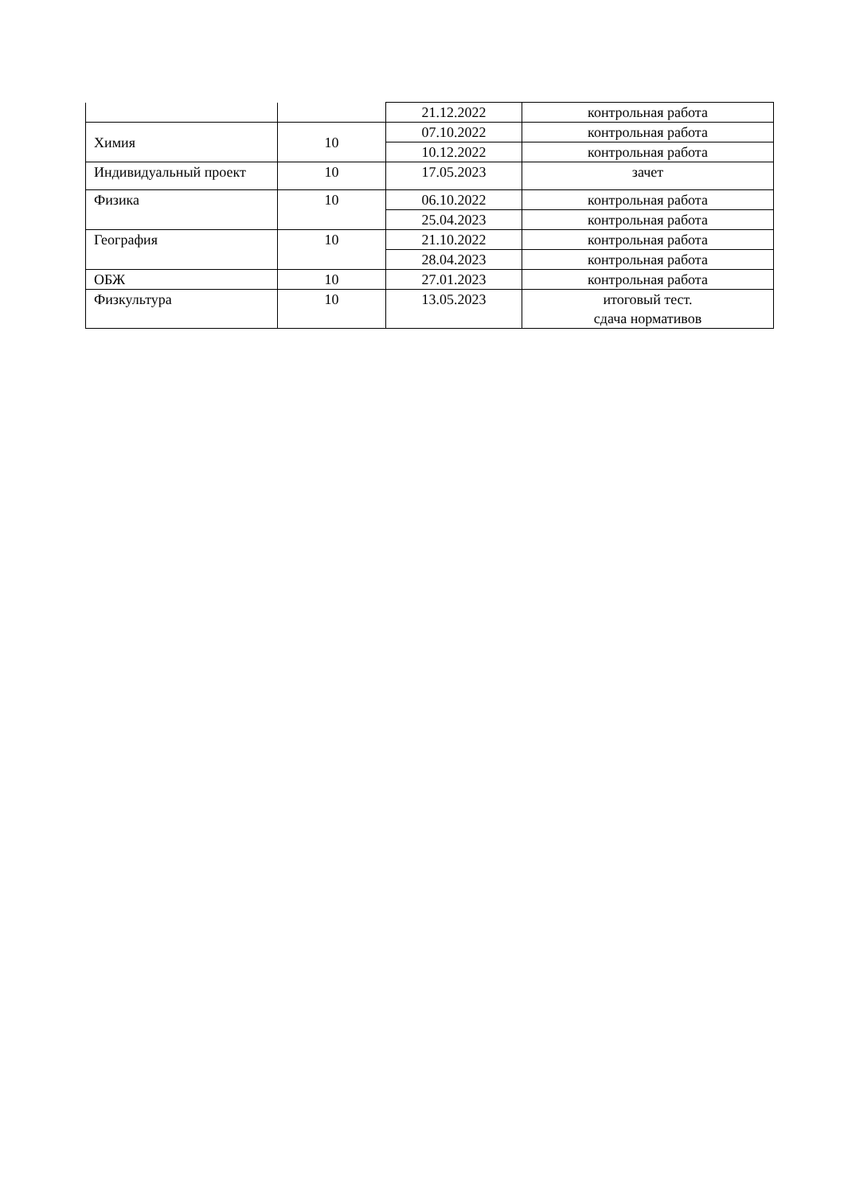| | | 21.12.2022 | контрольная работа |
| Химия | 10 | 07.10.2022 | контрольная работа |
| | | 10.12.2022 | контрольная работа |
| Индивидуальный проект | 10 | 17.05.2023 | зачет |
| Физика | 10 | 06.10.2022 | контрольная работа |
| | | 25.04.2023 | контрольная работа |
| География | 10 | 21.10.2022 | контрольная работа |
| | | 28.04.2023 | контрольная работа |
| ОБЖ | 10 | 27.01.2023 | контрольная работа |
| Физкультура | 10 | 13.05.2023 | итоговый тест. сдача нормативов |